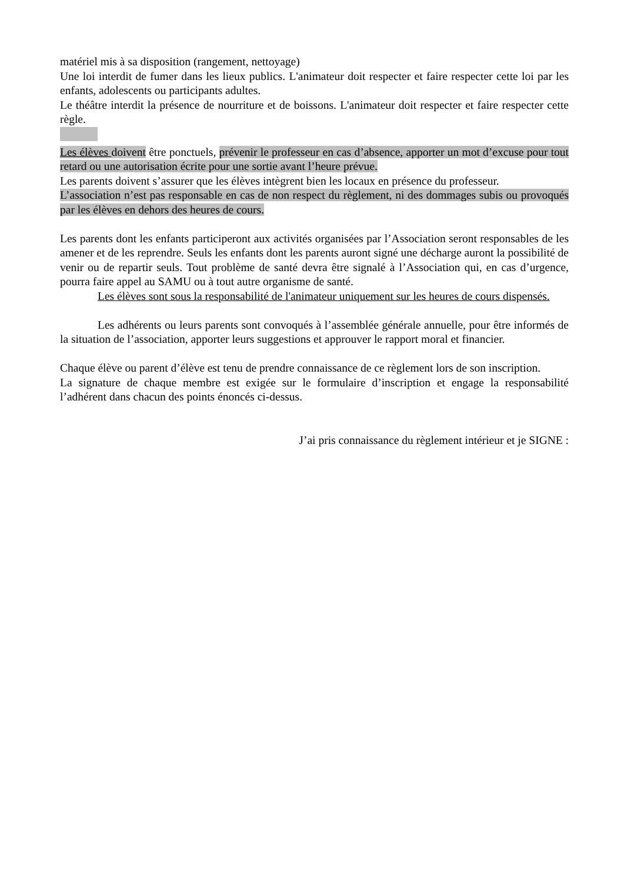matériel mis à sa disposition (rangement, nettoyage)
Une loi interdit de fumer dans les lieux publics. L'animateur doit respecter et faire respecter cette loi par les enfants, adolescents ou participants adultes.
Le théâtre interdit la présence de nourriture et de boissons. L'animateur doit respecter et faire respecter cette règle.
Les élèves doivent être ponctuels, prévenir le professeur en cas d’absence, apporter un mot d’excuse pour tout retard ou une autorisation écrite pour une sortie avant l’heure prévue.
Les parents doivent s’assurer que les élèves intègrent bien les locaux en présence du professeur.
L’association n’est pas responsable en cas de non respect du règlement, ni des dommages subis ou provoqués par les élèves en dehors des heures de cours.
Les parents dont les enfants participeront aux activités organisées par l’Association seront responsables de les amener et de les reprendre. Seuls les enfants dont les parents auront signé une décharge auront la possibilité de venir ou de repartir seuls. Tout problème de santé devra être signalé à l’Association qui, en cas d’urgence, pourra faire appel au SAMU ou à tout autre organisme de santé.
Les élèves sont sous la responsabilité de l'animateur uniquement sur les heures de cours dispensés.
Les adhérents ou leurs parents sont convoqués à l’assemblée générale annuelle, pour être informés de la situation de l’association, apporter leurs suggestions et approuver le rapport moral et financier.
Chaque élève ou parent d’élève est tenu de prendre connaissance de ce règlement lors de son inscription.
La signature de chaque membre est exigée sur le formulaire d’inscription et engage la responsabilité l’adhérent dans chacun des points énoncés ci-dessus.
J’ai pris connaissance du règlement intérieur et je SIGNE :